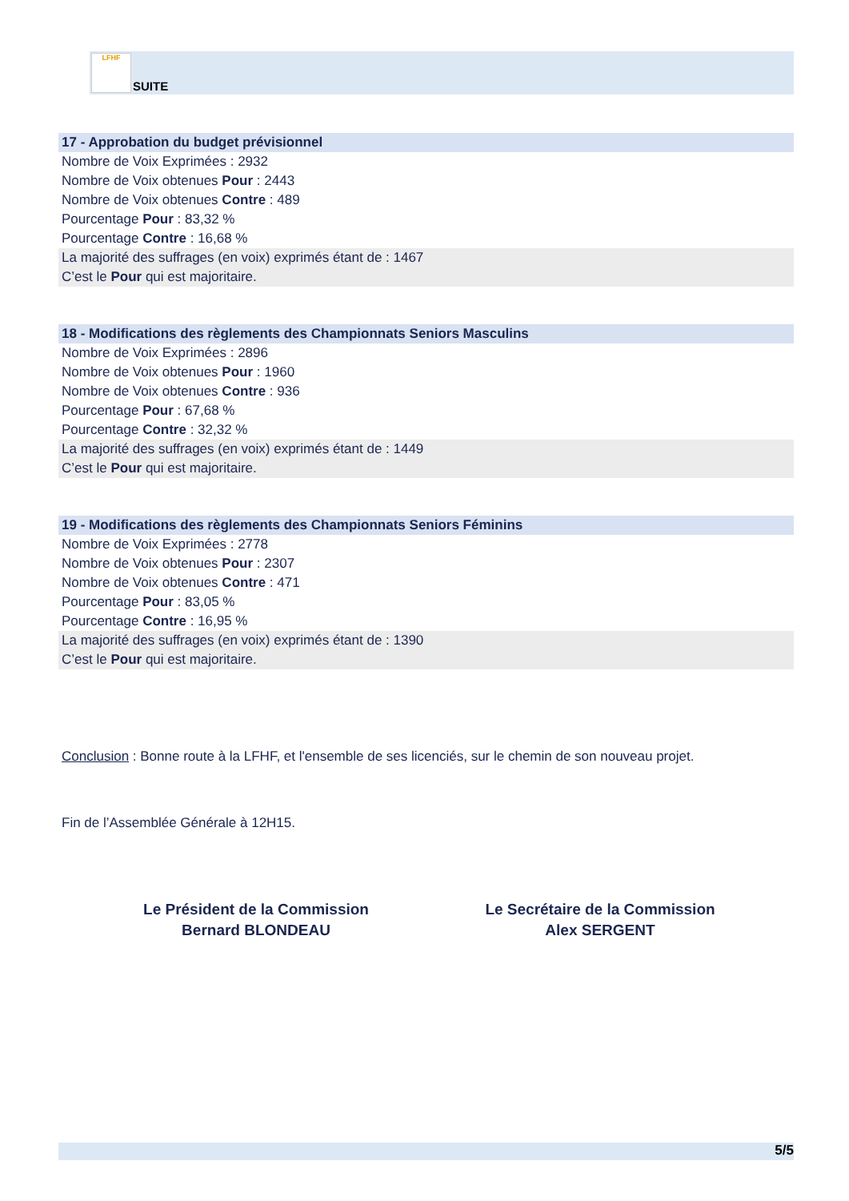LFHF SUITE
17 - Approbation du budget prévisionnel
Nombre de Voix Exprimées : 2932
Nombre de Voix obtenues Pour : 2443
Nombre de Voix obtenues Contre : 489
Pourcentage Pour : 83,32 %
Pourcentage Contre : 16,68 %
La majorité des suffrages (en voix) exprimés étant de : 1467
C’est le Pour qui est majoritaire.
18 - Modifications des règlements des Championnats Seniors Masculins
Nombre de Voix Exprimées : 2896
Nombre de Voix obtenues Pour : 1960
Nombre de Voix obtenues Contre : 936
Pourcentage Pour : 67,68 %
Pourcentage Contre : 32,32 %
La majorité des suffrages (en voix) exprimés étant de : 1449
C’est le Pour qui est majoritaire.
19 - Modifications des règlements des Championnats Seniors Féminins
Nombre de Voix Exprimées : 2778
Nombre de Voix obtenues Pour : 2307
Nombre de Voix obtenues Contre : 471
Pourcentage Pour : 83,05 %
Pourcentage Contre : 16,95 %
La majorité des suffrages (en voix) exprimés étant de : 1390
C’est le Pour qui est majoritaire.
Conclusion : Bonne route à la LFHF, et l'ensemble de ses licenciés, sur le chemin de son nouveau projet.
Fin de l’Assemblée Générale à 12H15.
Le Président de la Commission
Bernard BLONDEAU
Le Secrétaire de la Commission
Alex SERGENT
5/5